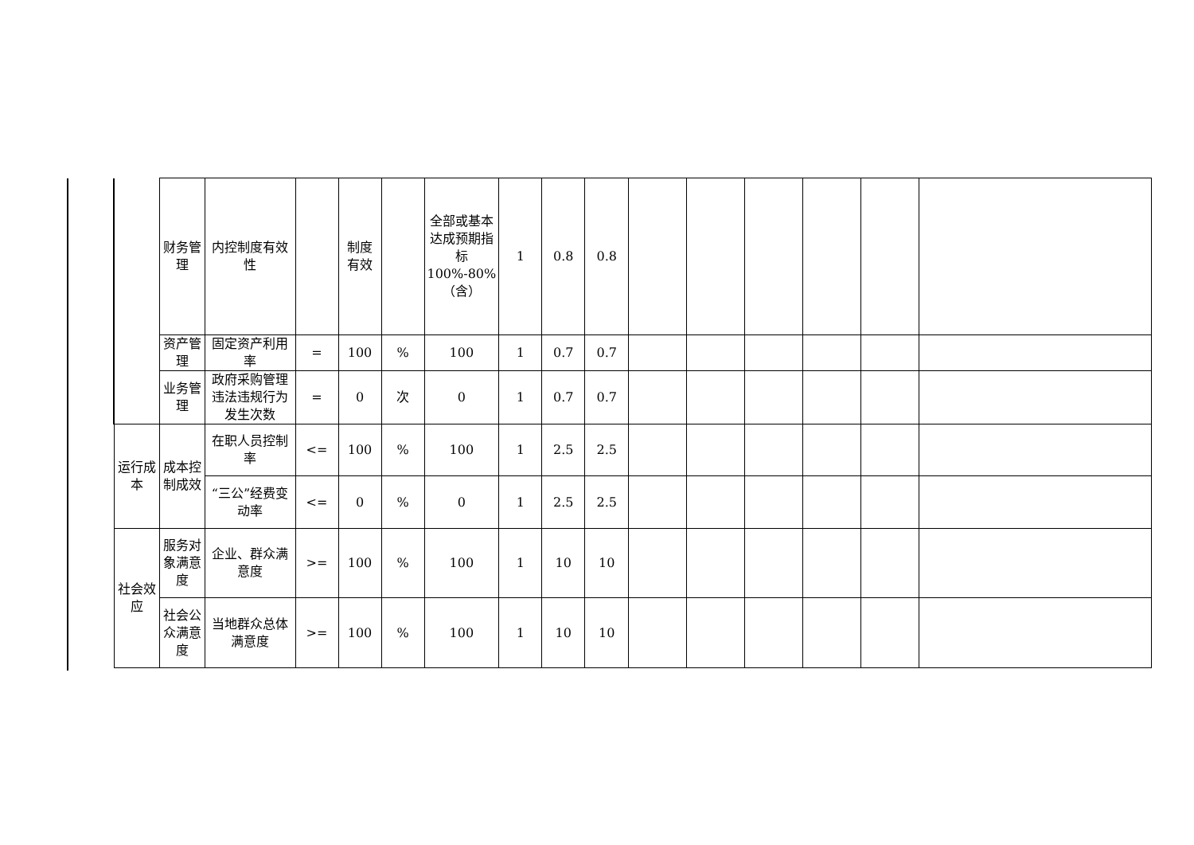| | 财务管理 | 内控制度有效性 | | 制度有效 | | 全部或基本达成预期指标100%-80%（含） | 1 | 0.8 | 0.8 | | | | | | |
| | 资产管理 | 固定资产利用率 | = | 100 | % | 100 | 1 | 0.7 | 0.7 | | | | | | |
| | 业务管理 | 政府采购管理违法违规行为发生次数 | = | 0 | 次 | 0 | 1 | 0.7 | 0.7 | | | | | | |
| 运行成本 | 成本控制成效 | 在职人员控制率 | <= | 100 | % | 100 | 1 | 2.5 | 2.5 | | | | | | |
| | | “三公”经费变动率 | <= | 0 | % | 0 | 1 | 2.5 | 2.5 | | | | | | |
| 社会效应 | 服务对象满意度 | 企业、群众满意度 | >= | 100 | % | 100 | 1 | 10 | 10 | | | | | | |
| | 社会公众满意度 | 当地群众总体满意度 | >= | 100 | % | 100 | 1 | 10 | 10 | | | | | | |